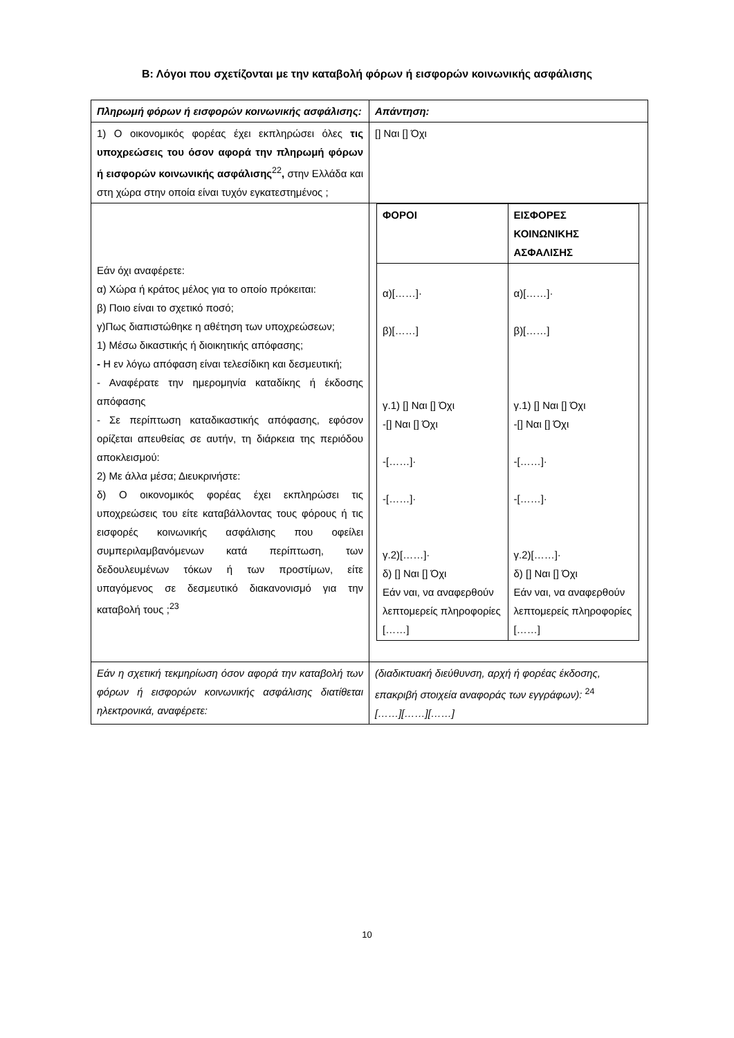Β: Λόγοι που σχετίζονται με την καταβολή φόρων ή εισφορών κοινωνικής ασφάλισης
| Πληρωμή φόρων ή εισφορών κοινωνικής ασφάλισης: | Απάντηση: |
| 1) Ο οικονομικός φορέας έχει εκπληρώσει όλες τις υποχρεώσεις του όσον αφορά την πληρωμή φόρων ή εισφορών κοινωνικής ασφάλισης<sup>22</sup> , στην Ελλάδα και στη χώρα στην οποία είναι τυχόν εγκατεστημένος ; | [] Ναι [] Όχι |
| Εάν όχι αναφέρετε: α) Χώρα ή κράτος μέλος για το οποίο πρόκειται: β) Ποιο είναι το σχετικό ποσό; γ)Πως διαπιστώθηκε η αθέτηση των υποχρεώσεων; 1) Μέσω δικαστικής ή διοικητικής απόφασης; - Η εν λόγω απόφαση είναι τελεσίδικη και δεσμευτική; - Αναφέρατε την ημερομηνία καταδίκης ή έκδοσης απόφασης - Σε περίπτωση καταδικαστικής απόφασης, εφόσον ορίζεται απευθείας σε αυτήν, τη διάρκεια της περιόδου αποκλεισμού: 2) Με άλλα μέσα; Διευκρινήστε: δ) Ο οικονομικός φορέας έχει εκπληρώσει τις υποχρεώσεις του είτε καταβάλλοντας τους φόρους ή τις εισφορές κοινωνικής ασφάλισης που οφείλει συμπεριλαμβανόμενων κατά περίπτωση, των δεδουλευμένων τόκων ή των προστίμων, είτε υπαγόμενος σε δεσμευτικό διακανονισμό για την καταβολή τους ;<sup>23</sup> | / ΦΟΡΟΙ / ΕΙΣΦΟΡΕΣ ΚΟΙΝΩΝΙΚΗΣ ΑΣΦΑΛΙΣΗΣ / / α)[……]· β)[……] γ.1) [] Ναι [] Όχι -[] Ναι [] Όχι -[……]· -[……]· γ.2)[……]· δ) [] Ναι [] Όχι Εάν ναι, να αναφερθούν λεπτομερείς πληροφορίες [……] / α)[……]· β)[……] γ.1) [] Ναι [] Όχι -[] Ναι [] Όχι -[……]· -[……]· γ.2)[……]· δ) [] Ναι [] Όχι Εάν ναι, να αναφερθούν λεπτομερείς πληροφορίες [……] / |
| Εάν η σχετική τεκμηρίωση όσον αφορά την καταβολή των φόρων ή εισφορών κοινωνικής ασφάλισης διατίθεται ηλεκτρονικά, αναφέρετε: | (διαδικτυακή διεύθυνση, αρχή ή φορέας έκδοσης, επακριβή στοιχεία αναφοράς των εγγράφων): <sup>24</sup> [……][……][……] |
10